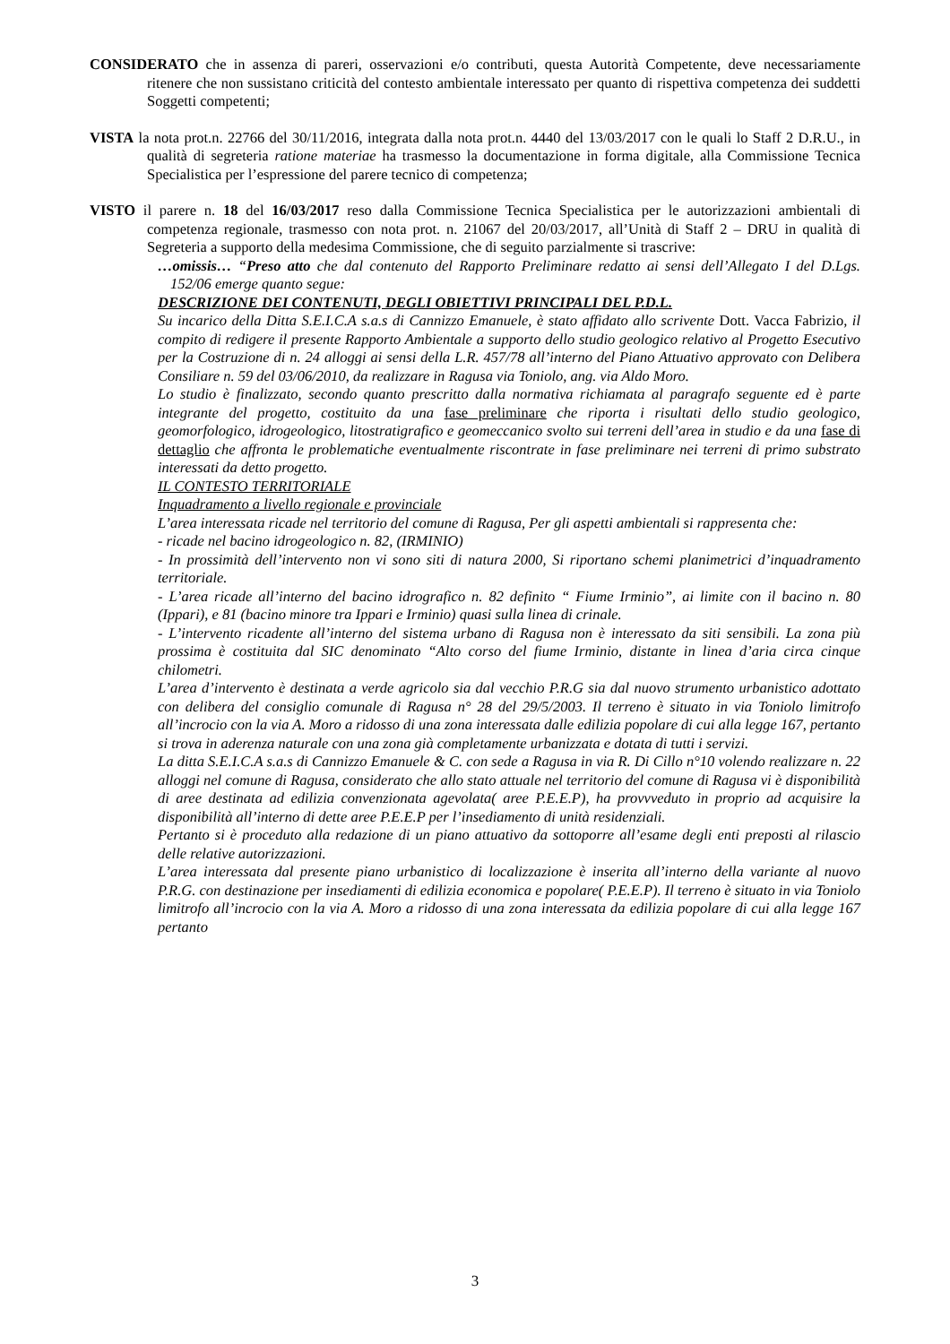CONSIDERATO che in assenza di pareri, osservazioni e/o contributi, questa Autorità Competente, deve necessariamente ritenere che non sussistano criticità del contesto ambientale interessato per quanto di rispettiva competenza dei suddetti Soggetti competenti;
VISTA la nota prot.n. 22766 del 30/11/2016, integrata dalla nota prot.n. 4440 del 13/03/2017 con le quali lo Staff 2 D.R.U., in qualità di segreteria ratione materiae ha trasmesso la documentazione in forma digitale, alla Commissione Tecnica Specialistica per l’espressione del parere tecnico di competenza;
VISTO il parere n. 18 del 16/03/2017 reso dalla Commissione Tecnica Specialistica per le autorizzazioni ambientali di competenza regionale, trasmesso con nota prot. n. 21067 del 20/03/2017, all’Unità di Staff 2 – DRU in qualità di Segreteria a supporto della medesima Commissione, che di seguito parzialmente si trascrive:
…omissis… “Preso atto che dal contenuto del Rapporto Preliminare redatto ai sensi dell’Allegato I del D.Lgs. 152/06 emerge quanto segue:
DESCRIZIONE DEI CONTENUTI, DEGLI OBIETTIVI PRINCIPALI DEL P.D.L.
Su incarico della Ditta S.E.I.C.A s.a.s di Cannizzo Emanuele, è stato affidato allo scrivente Dott. Vacca Fabrizio, il compito di redigere il presente Rapporto Ambientale a supporto dello studio geologico relativo al Progetto Esecutivo per la Costruzione di n. 24 alloggi ai sensi della L.R. 457/78 all’interno del Piano Attuativo approvato con Delibera Consiliare n. 59 del 03/06/2010, da realizzare in Ragusa via Toniolo, ang. via Aldo Moro.
Lo studio è finalizzato, secondo quanto prescritto dalla normativa richiamata al paragrafo seguente ed è parte integrante del progetto, costituito da una fase preliminare che riporta i risultati dello studio geologico, geomorfologico, idrogeologico, litostratigrafico e geomeccanico svolto sui terreni dell’area in studio e da una fase di dettaglio che affronta le problematiche eventualmente riscontrate in fase preliminare nei terreni di primo substrato interessati da detto progetto.
IL CONTESTO TERRITORIALE
Inquadramento a livello regionale e provinciale
L’area interessata ricade nel territorio del comune di Ragusa, Per gli aspetti ambientali si rappresenta che:
- ricade nel bacino idrogeologico n. 82, (IRMINIO)
- In prossimità dell’intervento non vi sono siti di natura 2000, Si riportano schemi planimetrici d’inquadramento territoriale.
- L’area ricade all’interno del bacino idrografico n. 82 definito “ Fiume Irminio”, ai limite con il bacino n. 80 (Ippari), e 81 (bacino minore tra Ippari e Irminio) quasi sulla linea di crinale.
- L’intervento ricadente all’interno del sistema urbano di Ragusa non è interessato da siti sensibili. La zona più prossima è costituita dal SIC denominato “Alto corso del fiume Irminio, distante in linea d’aria circa cinque chilometri.
L’area d’intervento è destinata a verde agricolo sia dal vecchio P.R.G sia dal nuovo strumento urbanistico adottato con delibera del consiglio comunale di Ragusa n° 28 del 29/5/2003. Il terreno è situato in via Toniolo limitrofo all’incrocio con la via A. Moro a ridosso di una zona interessata dalle edilizia popolare di cui alla legge 167, pertanto si trova in aderenza naturale con una zona già completamente urbanizzata e dotata di tutti i servizi.
La ditta S.E.I.C.A s.a.s di Cannizzo Emanuele & C. con sede a Ragusa in via R. Di Cillo n°10 volendo realizzare n. 22 alloggi nel comune di Ragusa, considerato che allo stato attuale nel territorio del comune di Ragusa vi è disponibilità di aree destinata ad edilizia convenzionata agevolata( aree P.E.E.P), ha provvveduto in proprio ad acquisire la disponibilità all’interno di dette aree P.E.E.P per l’insediamento di unità residenziali.
Pertanto si è proceduto alla redazione di un piano attuativo da sottoporre all’esame degli enti preposti al rilascio delle relative autorizzazioni.
L’area interessata dal presente piano urbanistico di localizzazione è inserita all’interno della variante al nuovo P.R.G. con destinazione per insediamenti di edilizia economica e popolare( P.E.E.P). Il terreno è situato in via Toniolo limitrofo all’incrocio con la via A. Moro a ridosso di una zona interessata da edilizia popolare di cui alla legge 167 pertanto
3